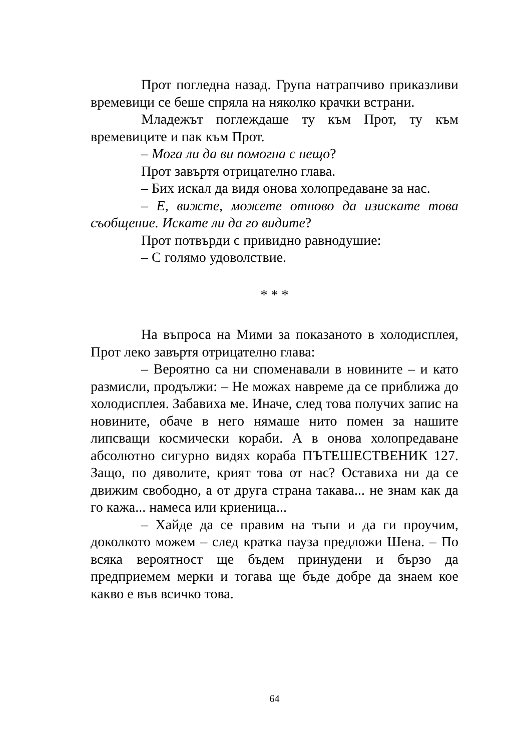Прот погледна назад. Група натрапчиво приказливи времевици се беше спряла на няколко крачки встрани.
Младежът поглеждаше ту към Прот, ту към времевиците и пак към Прот.
– Мога ли да ви помогна с нещо?
Прот завъртя отрицателно глава.
– Бих искал да видя онова холопредаване за нас.
– Е, вижте, можете отново да изискате това съобщение. Искате ли да го видите?
Прот потвърди с привидно равнодушие:
– С голямо удоволствие.
* * *
На въпроса на Мими за показаното в холодисплея, Прот леко завъртя отрицателно глава:
– Вероятно са ни споменавали в новините – и като размисли, продължи: – Не можах навреме да се приближа до холодисплея. Забавиха ме. Иначе, след това получих запис на новините, обаче в него нямаше нито помен за нашите липсващи космически кораби. А в онова холопредаване абсолютно сигурно видях кораба ПЪТЕШЕСТВЕНИК 127. Защо, по дяволите, крият това от нас? Оставиха ни да се движим свободно, а от друга страна такава... не знам как да го кажа... намеса или криеница...
– Хайде да се правим на тъпи и да ги проучим, доколкото можем – след кратка пауза предложи Шена. – По всяка вероятност ще бъдем принудени и бързо да предприемем мерки и тогава ще бъде добре да знаем кое какво е във всичко това.
64